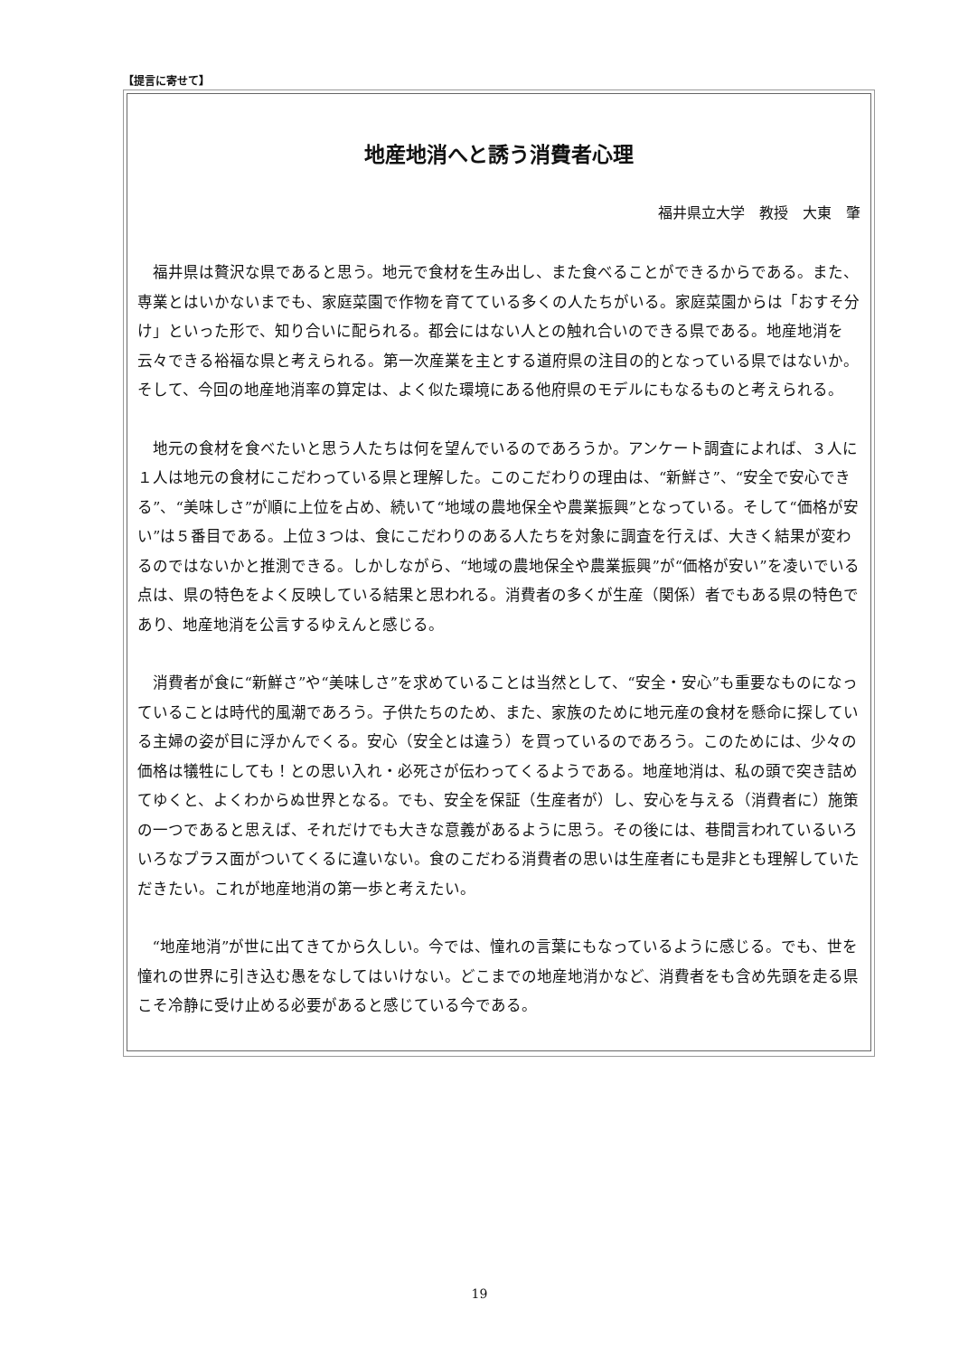【提言に寄せて】
地産地消へと誘う消費者心理
福井県立大学　教授　大東　肇
福井県は贅沢な県であると思う。地元で食材を生み出し、また食べることができるからである。また、専業とはいかないまでも、家庭菜園で作物を育てている多くの人たちがいる。家庭菜園からは「おすそ分け」といった形で、知り合いに配られる。都会にはない人との触れ合いのできる県である。地産地消を云々できる裕福な県と考えられる。第一次産業を主とする道府県の注目の的となっている県ではないか。そして、今回の地産地消率の算定は、よく似た環境にある他府県のモデルにもなるものと考えられる。
地元の食材を食べたいと思う人たちは何を望んでいるのであろうか。アンケート調査によれば、３人に１人は地元の食材にこだわっている県と理解した。このこだわりの理由は、“新鮮さ”、“安全で安心できる”、“美味しさ”が順に上位を占め、続いて“地域の農地保全や農業振興”となっている。そして“価格が安い”は５番目である。上位３つは、食にこだわりのある人たちを対象に調査を行えば、大きく結果が変わるのではないかと推測できる。しかしながら、“地域の農地保全や農業振興”が“価格が安い”を凌いでいる点は、県の特色をよく反映している結果と思われる。消費者の多くが生産（関係）者でもある県の特色であり、地産地消を公言するゆえんと感じる。
消費者が食に“新鮮さ”や“美味しさ”を求めていることは当然として、“安全・安心”も重要なものになっていることは時代的風潮であろう。子供たちのため、また、家族のために地元産の食材を懸命に探している主婦の姿が目に浮かんでくる。安心（安全とは違う）を買っているのであろう。このためには、少々の価格は犠牲にしても！との思い入れ・必死さが伝わってくるようである。地産地消は、私の頭で突き詰めてゆくと、よくわからぬ世界となる。でも、安全を保証（生産者が）し、安心を与える（消費者に）施策の一つであると思えば、それだけでも大きな意義があるように思う。その後には、巷間言われているいろいろなプラス面がついてくるに違いない。食のこだわる消費者の思いは生産者にも是非とも理解していただきたい。これが地産地消の第一歩と考えたい。
“地産地消”が世に出てきてから久しい。今では、憧れの言葉にもなっているように感じる。でも、世を憧れの世界に引き込む愚をなしてはいけない。どこまでの地産地消かなど、消費者をも含め先頭を走る県こそ冷静に受け止める必要があると感じている今である。
19